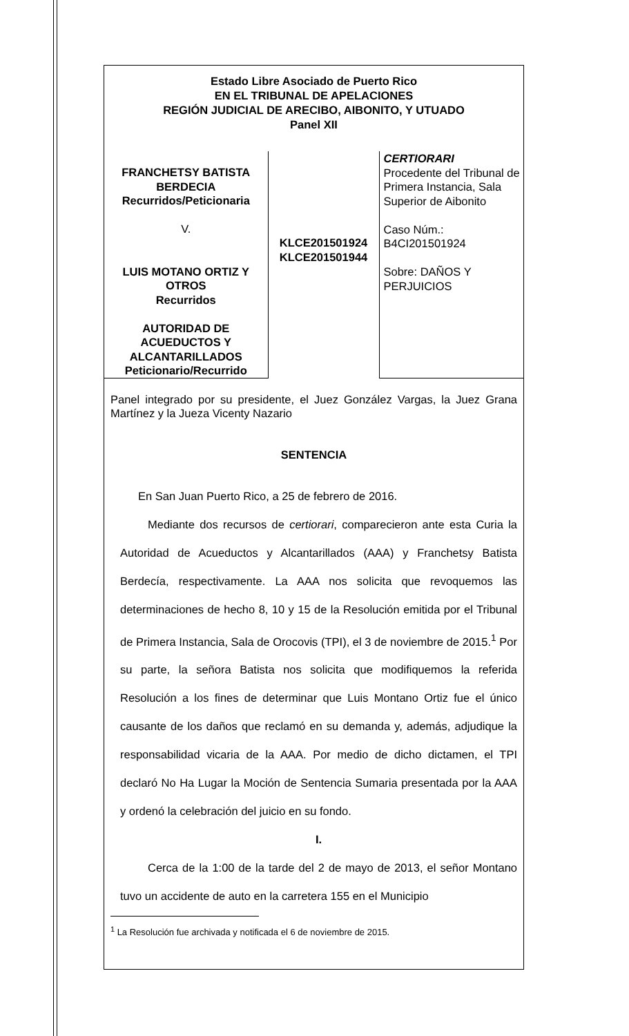Estado Libre Asociado de Puerto Rico
EN EL TRIBUNAL DE APELACIONES
REGIÓN JUDICIAL DE ARECIBO, AIBONITO, Y UTUADO
Panel XII
| FRANCHETSY BATISTA BERDECIA Recurridos/Peticionaria V. LUIS MOTANO ORTIZ Y OTROS Recurridos AUTORIDAD DE ACUEDUCTOS Y ALCANTARILLADOS Peticionario/Recurrido | KLCE201501924 KLCE201501944 | CERTIORARI Procedente del Tribunal de Primera Instancia, Sala Superior de Aibonito Caso Núm.: B4CI201501924 Sobre: DAÑOS Y PERJUICIOS |
Panel integrado por su presidente, el Juez González Vargas, la Juez Grana Martínez y la Jueza Vicenty Nazario
SENTENCIA
En San Juan Puerto Rico, a 25 de febrero de 2016.
Mediante dos recursos de certiorari, comparecieron ante esta Curia la Autoridad de Acueductos y Alcantarillados (AAA) y Franchetsy Batista Berdecía, respectivamente. La AAA nos solicita que revoquemos las determinaciones de hecho 8, 10 y 15 de la Resolución emitida por el Tribunal de Primera Instancia, Sala de Orocovis (TPI), el 3 de noviembre de 2015.<sup>1</sup> Por su parte, la señora Batista nos solicita que modifiquemos la referida Resolución a los fines de determinar que Luis Montano Ortiz fue el único causante de los daños que reclamó en su demanda y, además, adjudique la responsabilidad vicaria de la AAA. Por medio de dicho dictamen, el TPI declaró No Ha Lugar la Moción de Sentencia Sumaria presentada por la AAA y ordenó la celebración del juicio en su fondo.
I.
Cerca de la 1:00 de la tarde del 2 de mayo de 2013, el señor Montano tuvo un accidente de auto en la carretera 155 en el Municipio
<sup>1</sup> La Resolución fue archivada y notificada el 6 de noviembre de 2015.